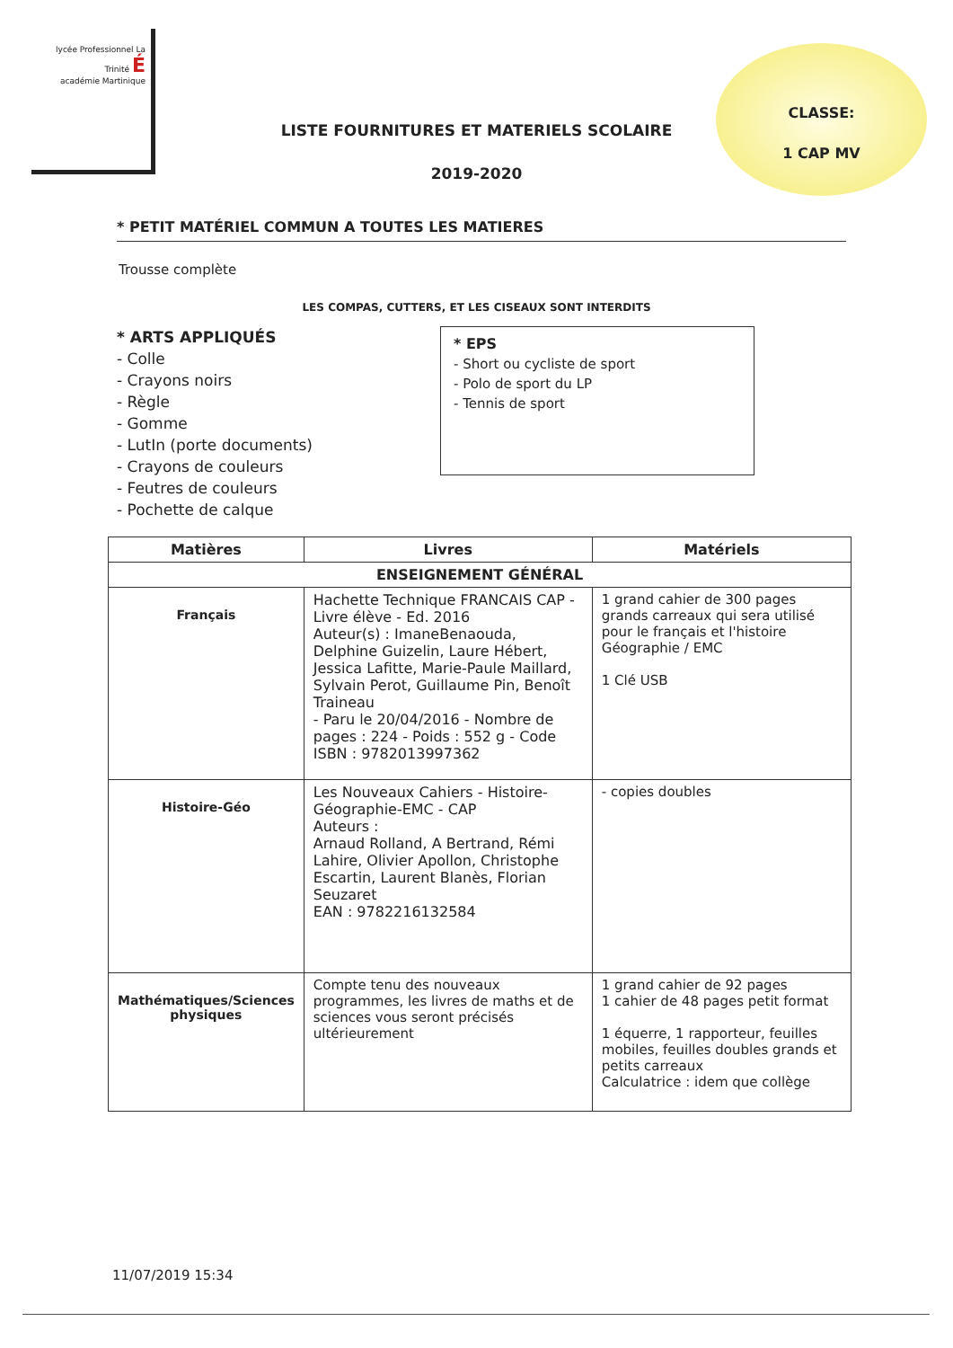lycée Professionnel La Trinité É
académie Martinique
CLASSE:
1 CAP MV
LISTE FOURNITURES ET MATERIELS SCOLAIRE
2019-2020
* PETIT MATÉRIEL COMMUN A TOUTES LES MATIERES
Trousse complète
LES COMPAS, CUTTERS, ET LES CISEAUX SONT INTERDITS
* ARTS APPLIQUÉS
- Colle
- Crayons noirs
- Règle
- Gomme
- LutIn (porte documents)
- Crayons de couleurs
- Feutres de couleurs
- Pochette de calque
* EPS
- Short ou cycliste de sport
- Polo de sport du LP
- Tennis de sport
| Matières | Livres | Matériels |
| --- | --- | --- |
| ENSEIGNEMENT GÉNÉRAL | | |
| Français | Hachette Technique FRANCAIS CAP - Livre élève - Ed. 2016 Auteur(s) : ImaneBenaouda, Delphine Guizelin, Laure Hébert, Jessica Lafitte, Marie-Paule Maillard, Sylvain Perot, Guillaume Pin, Benoît Traineau - Paru le 20/04/2016 - Nombre de pages : 224 - Poids : 552 g - Code ISBN : 9782013997362 | 1 grand cahier de 300 pages grands carreaux qui sera utilisé pour le français et l'histoire Géographie / EMC 1 Clé USB |
| Histoire-Géo | Les Nouveaux Cahiers - Histoire-Géographie-EMC - CAP Auteurs : Arnaud Rolland, A Bertrand, Rémi Lahire, Olivier Apollon, Christophe Escartin, Laurent Blanès, Florian Seuzaret EAN : 9782216132584 | - copies doubles |
| Mathématiques/Sciences physiques | Compte tenu des nouveaux programmes, les livres de maths et de sciences vous seront précisés ultérieurement | 1 grand cahier de 92 pages 1 cahier de 48 pages petit format 1 équerre, 1 rapporteur, feuilles mobiles, feuilles doubles grands et petits carreaux Calculatrice : idem que collège |
11/07/2019 15:34